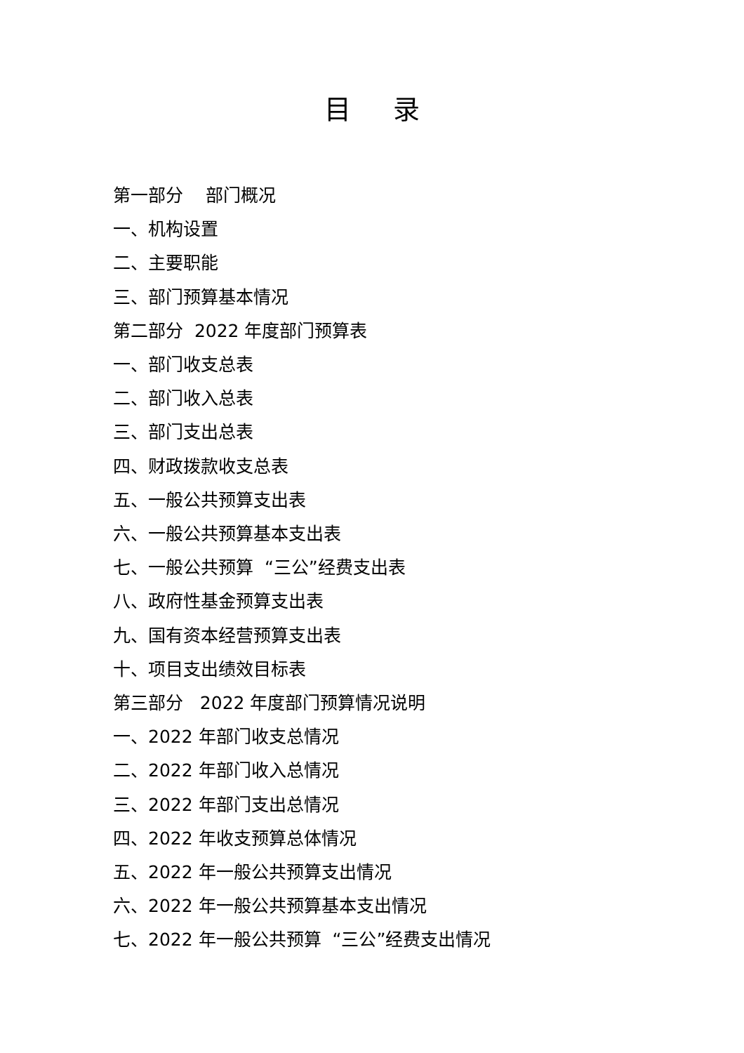目录
第一部分 部门概况
一、机构设置
二、主要职能
三、部门预算基本情况
第二部分 2022 年度部门预算表
一、部门收支总表
二、部门收入总表
三、部门支出总表
四、财政拨款收支总表
五、一般公共预算支出表
六、一般公共预算基本支出表
七、一般公共预算 “三公”经费支出表
八、政府性基金预算支出表
九、国有资本经营预算支出表
十、项目支出绩效目标表
第三部分 2022 年度部门预算情况说明
一、2022 年部门收支总情况
二、2022 年部门收入总情况
三、2022 年部门支出总情况
四、2022 年收支预算总体情况
五、2022 年一般公共预算支出情况
六、2022 年一般公共预算基本支出情况
七、2022 年一般公共预算 “三公”经费支出情况